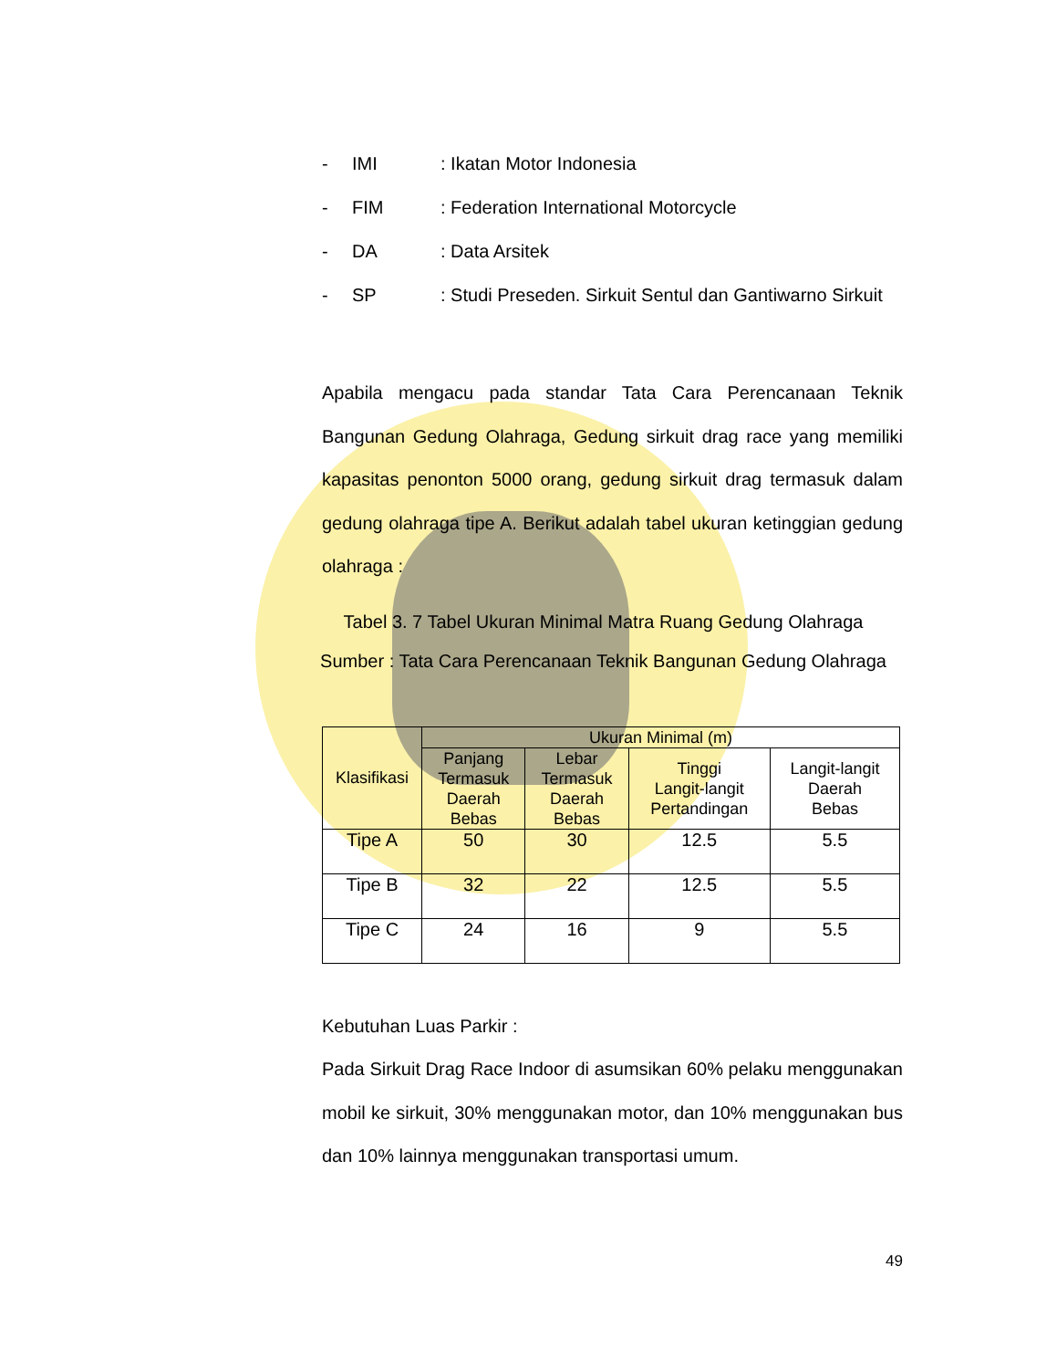- IMI: Ikatan Motor Indonesia
- FIM: Federation International Motorcycle
- DA: Data Arsitek
- SP: Studi Preseden. Sirkuit Sentul dan Gantiwarno Sirkuit
Apabila mengacu pada standar Tata Cara Perencanaan Teknik Bangunan Gedung Olahraga, Gedung sirkuit drag race yang memiliki kapasitas penonton 5000 orang, gedung sirkuit drag termasuk dalam gedung olahraga tipe A. Berikut adalah tabel ukuran ketinggian gedung olahraga :
Tabel 3. 7 Tabel Ukuran Minimal Matra Ruang Gedung Olahraga
Sumber : Tata Cara Perencanaan Teknik Bangunan Gedung Olahraga
| Klasifikasi | Ukuran Minimal (m) | | | |
| --- | --- | --- | --- | --- |
| | Panjang Termasuk Daerah Bebas | Lebar Termasuk Daerah Bebas | Tinggi Langit-langit Pertandingan | Langit-langit Daerah Bebas |
| Tipe A | 50 | 30 | 12.5 | 5.5 |
| Tipe B | 32 | 22 | 12.5 | 5.5 |
| Tipe C | 24 | 16 | 9 | 5.5 |
Kebutuhan Luas Parkir :
Pada Sirkuit Drag Race Indoor di asumsikan 60% pelaku menggunakan mobil ke sirkuit, 30% menggunakan motor, dan 10% menggunakan bus dan 10% lainnya menggunakan transportasi umum.
49